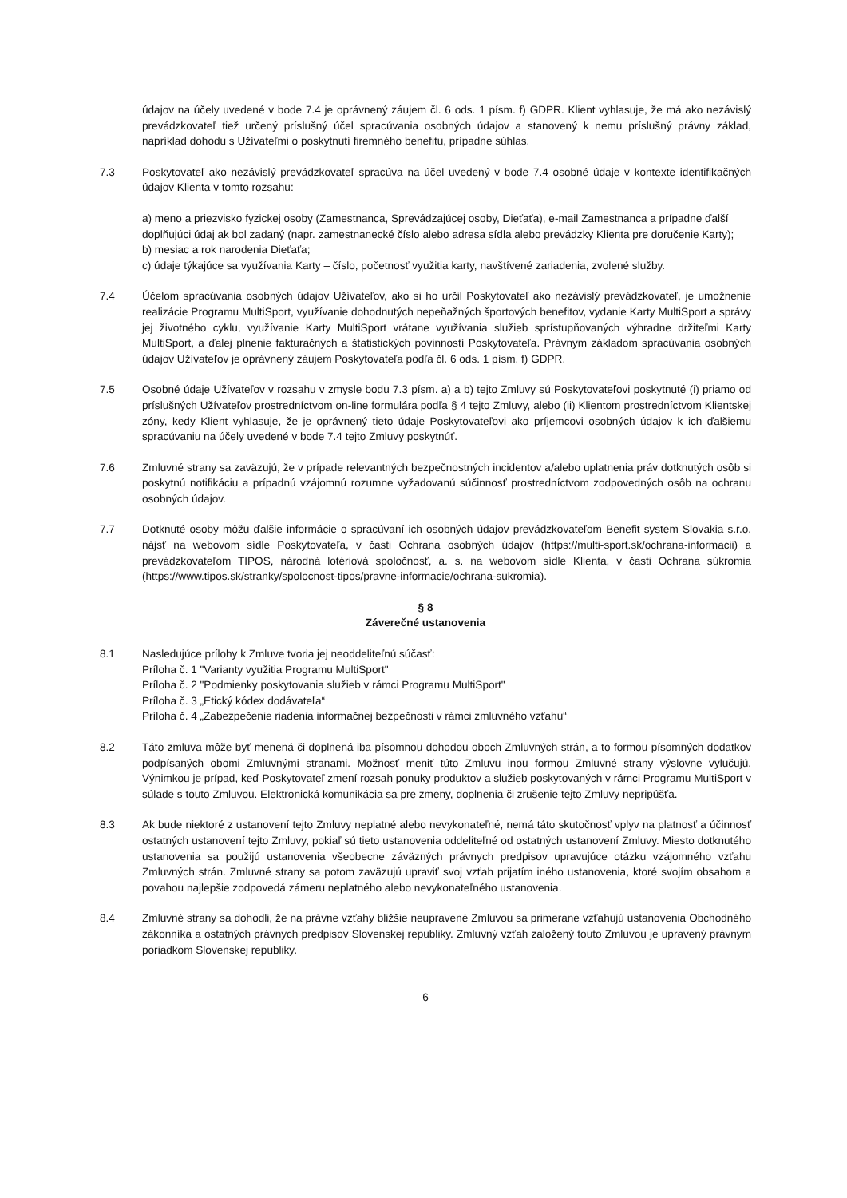údajov na účely uvedené v bode 7.4 je oprávnený záujem čl. 6 ods. 1 písm. f) GDPR. Klient vyhlasuje, že má ako nezávislý prevádzkovateľ tiež určený príslušný účel spracúvania osobných údajov a stanovený k nemu príslušný právny základ, napríklad dohodu s Užívateľmi o poskytnutí firemného benefitu, prípadne súhlas.
7.3 Poskytovateľ ako nezávislý prevádzkovateľ spracúva na účel uvedený v bode 7.4 osobné údaje v kontexte identifikačných údajov Klienta v tomto rozsahu:
a) meno a priezvisko fyzickej osoby (Zamestnanca, Sprevádzajúcej osoby, Dieťaťa), e-mail Zamestnanca a prípadne ďalší doplňujúci údaj ak bol zadaný (napr. zamestnanecké číslo alebo adresa sídla alebo prevádzky Klienta pre doručenie Karty);
b) mesiac a rok narodenia Dieťaťa;
c) údaje týkajúce sa využívania Karty – číslo, početnosť využitia karty, navštívené zariadenia, zvolené služby.
7.4 Účelom spracúvania osobných údajov Užívateľov, ako si ho určil Poskytovateľ ako nezávislý prevádzkovateľ, je umožnenie realizácie Programu MultiSport, využívanie dohodnutých nepeňažných športových benefitov, vydanie Karty MultiSport a správy jej životného cyklu, využívanie Karty MultiSport vrátane využívania služieb sprístupňovaných výhradne držiteľmi Karty MultiSport, a ďalej plnenie fakturačných a štatistických povinností Poskytovateľa. Právnym základom spracúvania osobných údajov Užívateľov je oprávnený záujem Poskytovateľa podľa čl. 6 ods. 1 písm. f) GDPR.
7.5 Osobné údaje Užívateľov v rozsahu v zmysle bodu 7.3 písm. a) a b) tejto Zmluvy sú Poskytovateľovi poskytnuté (i) priamo od príslušných Užívateľov prostredníctvom on-line formulára podľa § 4 tejto Zmluvy, alebo (ii) Klientom prostredníctvom Klientskej zóny, kedy Klient vyhlasuje, že je oprávnený tieto údaje Poskytovateľovi ako príjemcovi osobných údajov k ich ďalšiemu spracúvaniu na účely uvedené v bode 7.4 tejto Zmluvy poskytnúť.
7.6 Zmluvné strany sa zaväzujú, že v prípade relevantných bezpečnostných incidentov a/alebo uplatnenia práv dotknutých osôb si poskytnú notifikáciu a prípadnú vzájomnú rozumne vyžadovanú súčinnosť prostredníctvom zodpovedných osôb na ochranu osobných údajov.
7.7 Dotknuté osoby môžu ďalšie informácie o spracúvaní ich osobných údajov prevádzkovateľom Benefit system Slovakia s.r.o. nájsť na webovom sídle Poskytovateľa, v časti Ochrana osobných údajov (https://multi-sport.sk/ochrana-informacii) a prevádzkovateľom TIPOS, národná lotériová spoločnosť, a. s. na webovom sídle Klienta, v časti Ochrana súkromia (https://www.tipos.sk/stranky/spolocnost-tipos/pravne-informacie/ochrana-sukromia).
§ 8
Záverečné ustanovenia
8.1 Nasledujúce prílohy k Zmluve tvoria jej neoddeliteľnú súčasť:
Príloha č. 1 "Varianty využitia Programu MultiSport"
Príloha č. 2 "Podmienky poskytovania služieb v rámci Programu MultiSport"
Príloha č. 3 „Etický kódex dodávateľa“
Príloha č. 4 „Zabezpečenie riadenia informačnej bezpečnosti v rámci zmluvného vzťahu“
8.2 Táto zmluva môže byť menená či doplnená iba písomnou dohodou oboch Zmluvných strán, a to formou písomných dodatkov podpísaných obomi Zmluvnými stranami. Možnosť meniť túto Zmluvu inou formou Zmluvné strany výslovne vylučujú. Výnimkou je prípad, keď Poskytovateľ zmení rozsah ponuky produktov a služieb poskytovaných v rámci Programu MultiSport v súlade s touto Zmluvou. Elektronická komunikácia sa pre zmeny, doplnenia či zrušenie tejto Zmluvy nepripúšťa.
8.3 Ak bude niektoré z ustanovení tejto Zmluvy neplatné alebo nevykonateľné, nemá táto skutočnosť vplyv na platnosť a účinnosť ostatných ustanovení tejto Zmluvy, pokiaľ sú tieto ustanovenia oddeliteľné od ostatných ustanovení Zmluvy. Miesto dotknutého ustanovenia sa použijú ustanovenia všeobecne záväzných právnych predpisov upravujúce otázku vzájomného vzťahu Zmluvných strán. Zmluvné strany sa potom zaväzujú upraviť svoj vzťah prijatím iného ustanovenia, ktoré svojím obsahom a povahou najlepšie zodpovedá zámeru neplatného alebo nevykonateľného ustanovenia.
8.4 Zmluvné strany sa dohodli, že na právne vzťahy bližšie neupravené Zmluvou sa primerane vzťahujú ustanovenia Obchodného zákonníka a ostatných právnych predpisov Slovenskej republiky. Zmluvný vzťah založený touto Zmluvou je upravený právnym poriadkom Slovenskej republiky.
6